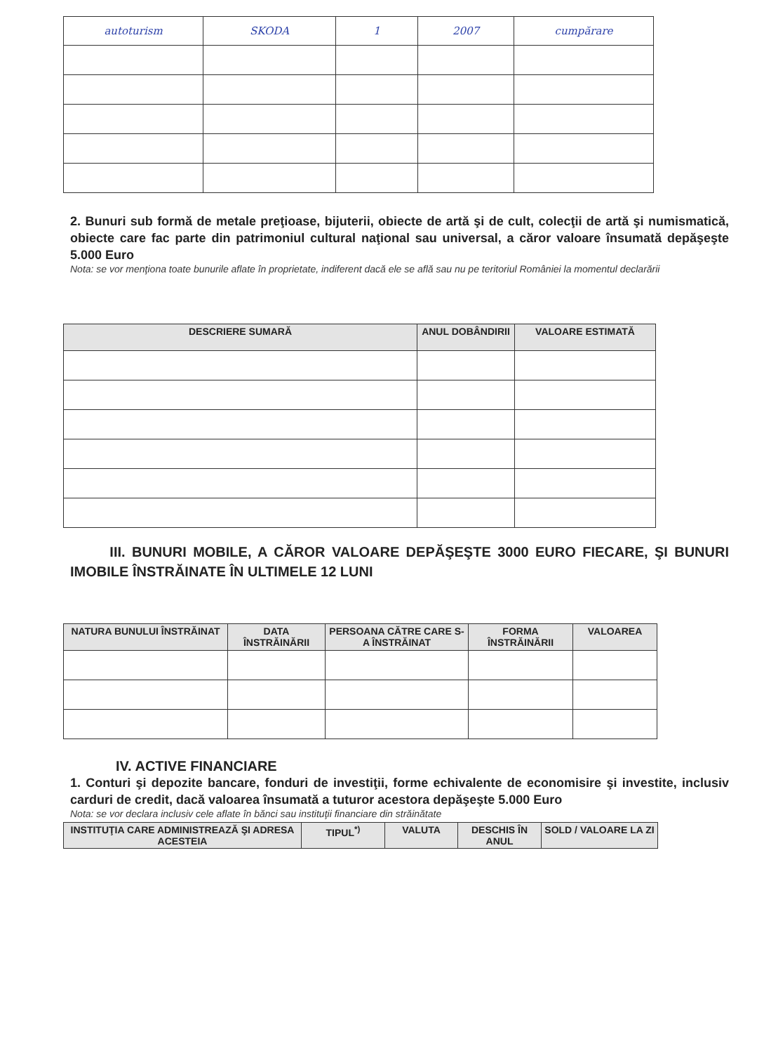| autoturism | SKODA | 1 | 2007 | cumpărare |
2. Bunuri sub formă de metale preţioase, bijuterii, obiecte de artă şi de cult, colecţii de artă şi numismatică, obiecte care fac parte din patrimoniul cultural naţional sau universal, a căror valoare însumată depăşeşte 5.000 Euro
Nota: se vor menţiona toate bunurile aflate în proprietate, indiferent dacă ele se află sau nu pe teritoriul României la momentul declarării
| DESCRIERE SUMARĂ | ANUL DOBÂNDIRII | VALOARE ESTIMATĂ |
| --- | --- | --- |
III. BUNURI MOBILE, A CĂROR VALOARE DEPĂŞEŞTE 3000 EURO FIECARE, ŞI BUNURI IMOBILE ÎNSTRĂINATE ÎN ULTIMELE 12 LUNI
| NATURA BUNULUI ÎNSTRĂINAT | DATA ÎNSTRĂINĂRII | PERSOANA CĂTRE CARE S-A ÎNSTRĂINAT | FORMA ÎNSTRĂINĂRII | VALOAREA |
| --- | --- | --- | --- | --- |
IV. ACTIVE FINANCIARE
1. Conturi şi depozite bancare, fonduri de investiţii, forme echivalente de economisire şi investite, inclusiv carduri de credit, dacă valoarea însumată a tuturor acestora depăşeşte 5.000 Euro
Nota: se vor declara inclusiv cele aflate în bănci sau instituţii financiare din străinătate
| INSTITUŢIA CARE ADMINISTREAZĂ ŞI ADRESA ACESTEIA | TIPUL<sup>*)</sup> | VALUTA | DESCHIS ÎN ANUL | SOLD / VALOARE LA ZI |
| --- | --- | --- | --- | --- |